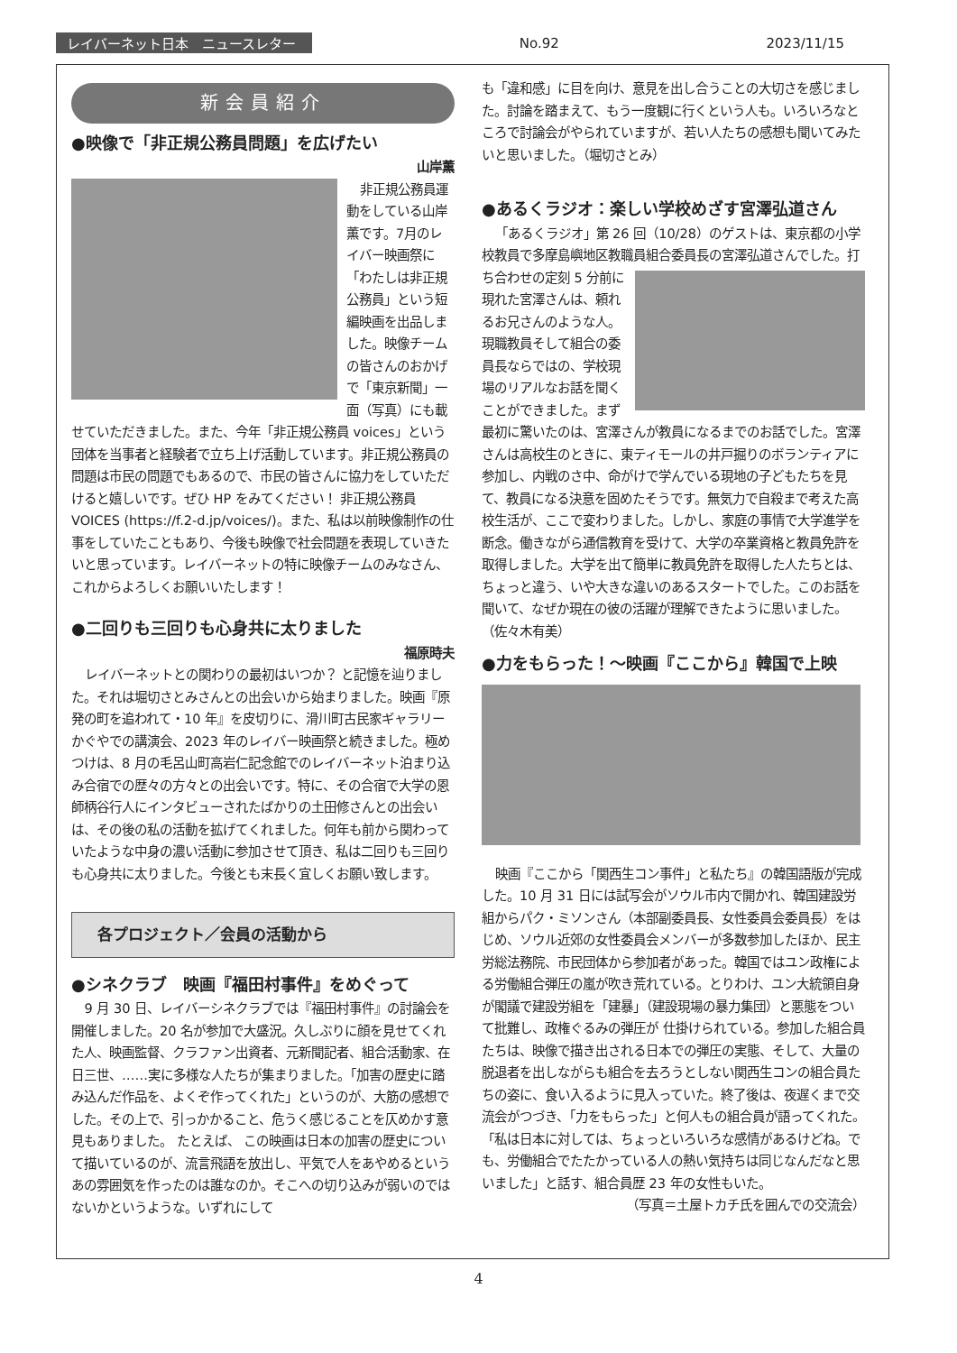レイバーネット日本　ニュースレター No.92 2023/11/15
新会員紹介
●映像で「非正規公務員問題」を広げたい
山岸薫
非正規公務員運動をしている山岸薫です。7月のレイバー映画祭に「わたしは非正規公務員」という短編映画を出品しました。映像チームの皆さんのおかげで「東京新聞」一面（写真）にも載せていただきました。また、今年「非正規公務員 voices」という団体を当事者と経験者で立ち上げ活動しています。非正規公務員の問題は市民の問題でもあるので、市民の皆さんに協力をしていただけると嬉しいです。ぜひ HP をみてください！ 非正規公務員 VOICES (https://f.2-d.jp/voices/)。また、私は以前映像制作の仕事をしていたこともあり、今後も映像で社会問題を表現していきたいと思っています。レイバーネットの特に映像チームのみなさん、これからよろしくお願いいたします！
●二回りも三回りも心身共に太りました
福原時夫
レイバーネットとの関わりの最初はいつか？ と記憶を辿りました。それは堀切さとみさんとの出会いから始まりました。映画『原発の町を追われて・10 年』を皮切りに、滑川町古民家ギャラリーかぐやでの講演会、2023 年のレイバー映画祭と続きました。極めつけは、8 月の毛呂山町高岩仁記念館でのレイバーネット泊まり込み合宿での歴々の方々との出会いです。特に、その合宿で大学の恩師柄谷行人にインタビューされたばかりの土田修さんとの出会いは、その後の私の活動を拡げてくれました。何年も前から関わっていたような中身の濃い活動に参加させて頂き、私は二回りも三回りも心身共に太りました。今後とも末長く宜しくお願い致します。
各プロジェクト／会員の活動から
●シネクラブ　映画『福田村事件』をめぐって
9 月 30 日、レイバーシネクラブでは『福田村事件』の討論会を開催しました。20 名が参加で大盛況。久しぶりに顔を見せてくれた人、映画監督、クラファン出資者、元新聞記者、組合活動家、在日三世、……実に多様な人たちが集まりました。「加害の歴史に踏み込んだ作品を、よくぞ作ってくれた」というのが、大筋の感想でした。その上で、引っかかること、危うく感じることを仄めかす意見もありました。 たとえば、 この映画は日本の加害の歴史について描いているのが、流言飛語を放出し、平気で人をあやめるというあの雰囲気を作ったのは誰なのか。そこへの切り込みが弱いのではないかというような。いずれにして
も「違和感」に目を向け、意見を出し合うことの大切さを感じました。討論を踏まえて、もう一度観に行くという人も。いろいろなところで討論会がやられていますが、若い人たちの感想も聞いてみたいと思いました。（堀切さとみ）
●あるくラジオ：楽しい学校めざす宮澤弘道さん
「あるくラジオ」第 26 回（10/28）のゲストは、東京都の小学校教員で多摩島嶼地区教職員組合委員長の宮澤弘道さんでした。 打ち合わせの定刻 5 分前に現れた宮澤さんは、頼れるお兄さんのような人。現職教員そして組合の委員長ならではの、学校現場のリアルなお話を聞くことができました。まず最初に驚いたのは、宮澤さんが教員になるまでのお話でした。宮澤さんは高校生のときに、東ティモールの井戸掘りのボランティアに参加し、内戦のさ中、命がけで学んでいる現地の子どもたちを見て、教員になる決意を固めたそうです。無気力で自殺まで考えた高校生活が、ここで変わりました。しかし、家庭の事情で大学進学を断念。働きながら通信教育を受けて、大学の卒業資格と教員免許を取得しました。大学を出て簡単に教員免許を取得した人たちとは、ちょっと違う、いや大きな違いのあるスタートでした。このお話を聞いて、なぜか現在の彼の活躍が理解できたように思いました。（佐々木有美）
●力をもらった！～映画『ここから』韓国で上映
映画『ここから「関西生コン事件」と私たち』の韓国語版が完成した。10 月 31 日には試写会がソウル市内で開かれ、韓国建設労組からパク・ミソンさん（本部副委員長、女性委員会委員長）をはじめ、ソウル近郊の女性委員会メンバーが多数参加したほか、民主労総法務院、市民団体から参加者があった。韓国ではユン政権による労働組合弾圧の嵐が吹き荒れている。とりわけ、ユン大統領自身が閣議で建設労組を「建暴」（建設現場の暴力集団）と悪態をついて批難し、政権ぐるみの弾圧が 仕掛けられている。参加した組合員たちは、映像で描き出される日本での弾圧の実態、そして、大量の脱退者を出しながらも組合を去ろうとしない関西生コンの組合員たちの姿に、食い入るように見入っていた。終了後は、夜遅くまで交流会がつづき、「力をもらった」と何人もの組合員が語ってくれた。「私は日本に対しては、ちょっといろいろな感情があるけどね。でも、労働組合でたたかっている人の熱い気持ちは同じなんだなと思いました」と話す、組合員歴 23 年の女性もいた。
（写真＝土屋トカチ氏を囲んでの交流会）
4